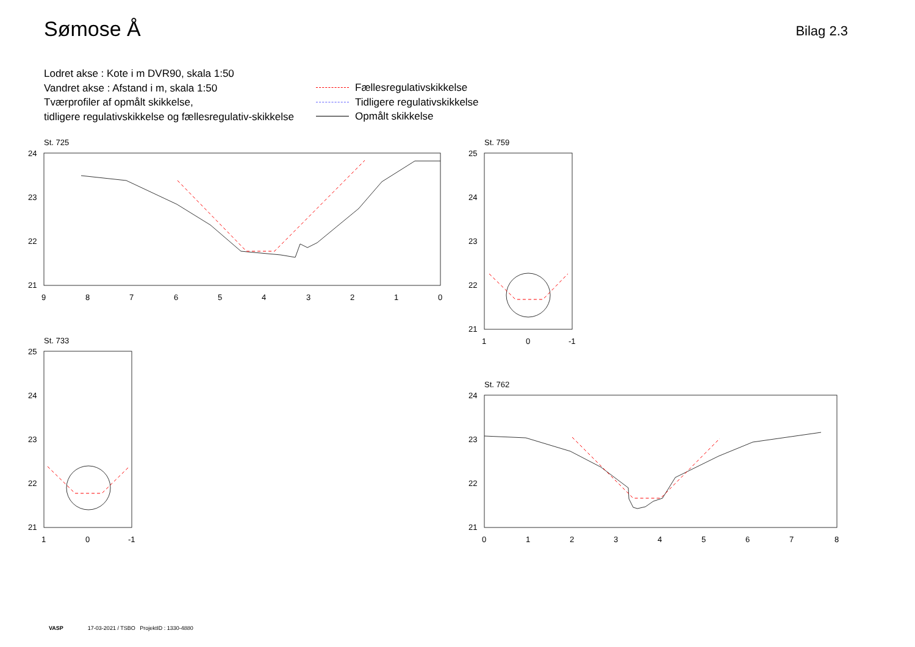Sømose Å
Bilag 2.3
Lodret akse : Kote i m DVR90, skala 1:50
Vandret akse : Afstand i m, skala 1:50
Tværprofiler af opmålt skikkelse,
tidligere regulativskikkelse og fællesregulativ-skikkelse
Fællesregulativskikkelse
Tidligere regulativskikkelse
Opmålt skikkelse
St. 725
St. 759
St. 733
St. 762
24
23
22
21
9
8
7
6
5
4
3
2
1
0
25
24
23
22
21
1
0
-1
25
24
23
22
21
1
0
-1
24
23
22
21
0
1
2
3
4
5
6
7
8
VASP 17-03-2021 / TSBO ProjektID : 1330-4880